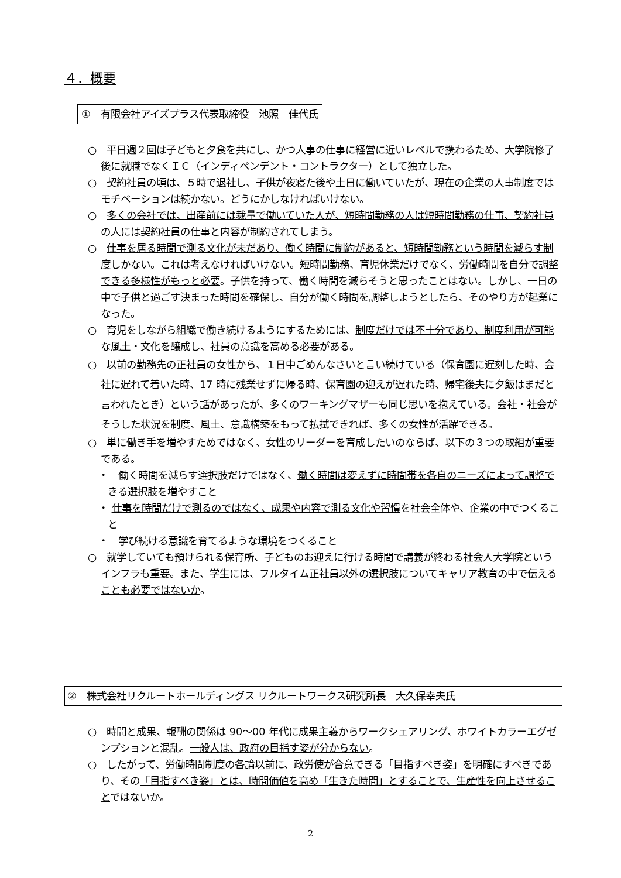４．概要
①　有限会社アイズプラス代表取締役　池照　佳代氏
○　平日週２回は子どもと夕食を共にし、かつ人事の仕事に経営に近いレベルで携わるため、大学院修了後に就職でなくＩＣ（インディペンデント・コントラクター）として独立した。
○　契約社員の頃は、５時で退社し、子供が夜寝た後や土日に働いていたが、現在の企業の人事制度ではモチベーションは続かない。どうにかしなければいけない。
○　多くの会社では、出産前には裁量で働いていた人が、短時間勤務の人は短時間勤務の仕事、契約社員の人には契約社員の仕事と内容が制約されてしまう。
○　仕事を居る時間で測る文化が未だあり、働く時間に制約があると、短時間勤務という時間を減らす制度しかない。これは考えなければいけない。短時間勤務、育児休業だけでなく、労働時間を自分で調整できる多様性がもっと必要。子供を持って、働く時間を減らそうと思ったことはない。しかし、一日の中で子供と過ごす決まった時間を確保し、自分が働く時間を調整しようとしたら、そのやり方が起業になった。
○　育児をしながら組織で働き続けるようにするためには、制度だけでは不十分であり、制度利用が可能な風土・文化を醸成し、社員の意識を高める必要がある。
○　以前の勤務先の正社員の女性から、１日中ごめんなさいと言い続けている（保育園に遅刻した時、会社に遅れて着いた時、17 時に残業せずに帰る時、保育園の迎えが遅れた時、帰宅後夫に夕飯はまだと言われたとき）という話があったが、多くのワーキングマザーも同じ思いを抱えている。会社・社会がそうした状況を制度、風土、意識構築をもって払拭できれば、多くの女性が活躍できる。
○　単に働き手を増やすためではなく、女性のリーダーを育成したいのならば、以下の３つの取組が重要である。
・　働く時間を減らす選択肢だけではなく、働く時間は変えずに時間帯を各自のニーズによって調整できる選択肢を増やすこと
・ 仕事を時間だけで測るのではなく、成果や内容で測る文化や習慣を社会全体や、企業の中でつくること
・　学び続ける意識を育てるような環境をつくること
○　就学していても預けられる保育所、子どものお迎えに行ける時間で講義が終わる社会人大学院というインフラも重要。また、学生には、フルタイム正社員以外の選択肢についてキャリア教育の中で伝えることも必要ではないか。
②　株式会社リクルートホールディングス リクルートワークス研究所長　大久保幸夫氏
○　時間と成果、報酬の関係は 90～00 年代に成果主義からワークシェアリング、ホワイトカラーエグゼンプションと混乱。一般人は、政府の目指す姿が分からない。
○　したがって、労働時間制度の各論以前に、政労使が合意できる「目指すべき姿」を明確にすべきであり、その「目指すべき姿」とは、時間価値を高め「生きた時間」とすることで、生産性を向上させることではないか。
2